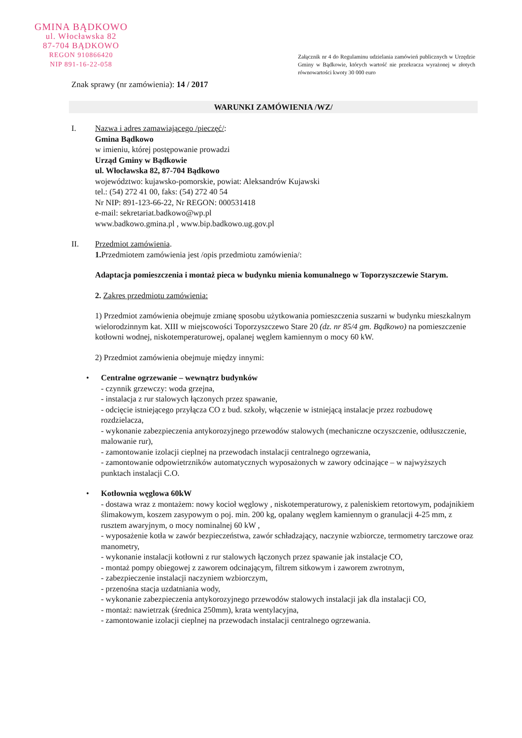GMINA BĄDKOWO
ul. Włocławska 82
87-704 BĄDKOWO
REGON 910866420
NIP 891-16-22-058
Załącznik nr 4 do Regulaminu udzielania zamówień publicznych w Urzędzie Gminy w Bądkowie, których wartość nie przekracza wyrażonej w złotych równowartości kwoty 30 000 euro
Znak sprawy (nr zamówienia): 14 / 2017
WARUNKI ZAMÓWIENIA /WZ/
I. Nazwa i adres zamawiającego /pieczęć/:
Gmina Bądkowo
w imieniu, której postępowanie prowadzi
Urząd Gminy w Bądkowie
ul. Włocławska 82, 87-704 Bądkowo
województwo: kujawsko-pomorskie, powiat: Aleksandrów Kujawski
tel.: (54) 272 41 00, faks: (54) 272 40 54
Nr NIP: 891-123-66-22, Nr REGON: 000531418
e-mail: sekretariat.badkowo@wp.pl
www.badkowo.gmina.pl , www.bip.badkowo.ug.gov.pl
II. Przedmiot zamówienia.
1. Przedmiotem zamówienia jest /opis przedmiotu zamówienia/:
Adaptacja pomieszczenia i montaż pieca w budynku mienia komunalnego w Toporzyszczewie Starym.
2. Zakres przedmiotu zamówienia:
1) Przedmiot zamówienia obejmuje zmianę sposobu użytkowania pomieszczenia suszarni w budynku mieszkalnym wielorodzinnym kat. XIII w miejscowości Toporzyszczewo Stare 20 (dz. nr 85/4 gm. Bądkowo) na pomieszczenie kotłowni wodnej, niskotemperaturowej, opalanej węglem kamiennym o mocy 60 kW.
2) Przedmiot zamówienia obejmuje między innymi:
• Centralne ogrzewanie – wewnątrz budynków
- czynnik grzewczy: woda grzejna,
- instalacja z rur stalowych łączonych przez spawanie,
- odcięcie istniejącego przyłącza CO z bud. szkoły, włączenie w istniejącą instalacje przez rozbudowę rozdzielacza,
- wykonanie zabezpieczenia antykorozyjnego przewodów stalowych (mechaniczne oczyszczenie, odtłuszczenie, malowanie rur),
- zamontowanie izolacji cieplnej na przewodach instalacji centralnego ogrzewania,
- zamontowanie odpowietrzników automatycznych wyposażonych w zawory odcinające – w najwyższych punktach instalacji C.O.
• Kotłownia węglowa 60kW
- dostawa wraz z montażem: nowy kocioł węglowy , niskotemperaturowy, z paleniskiem retortowym, podajnikiem ślimakowym, koszem zasypowym o poj. min. 200 kg, opalany węglem kamiennym o granulacji 4-25 mm, z rusztem awaryjnym, o mocy nominalnej 60 kW ,
- wyposażenie kotła w zawór bezpieczeństwa, zawór schładzający, naczynie wzbiorcze, termometry tarczowe oraz manometry,
- wykonanie instalacji kotłowni z rur stalowych łączonych przez spawanie jak instalacje CO,
- montaż pompy obiegowej z zaworem odcinającym, filtrem sitkowym i zaworem zwrotnym,
- zabezpieczenie instalacji naczyniem wzbiorczym,
- przenośna stacja uzdatniania wody,
- wykonanie zabezpieczenia antykorozyjnego przewodów stalowych instalacji jak dla instalacji CO,
- montaż: nawietrzak (średnica 250mm), krata wentylacyjna,
- zamontowanie izolacji cieplnej na przewodach instalacji centralnego ogrzewania.